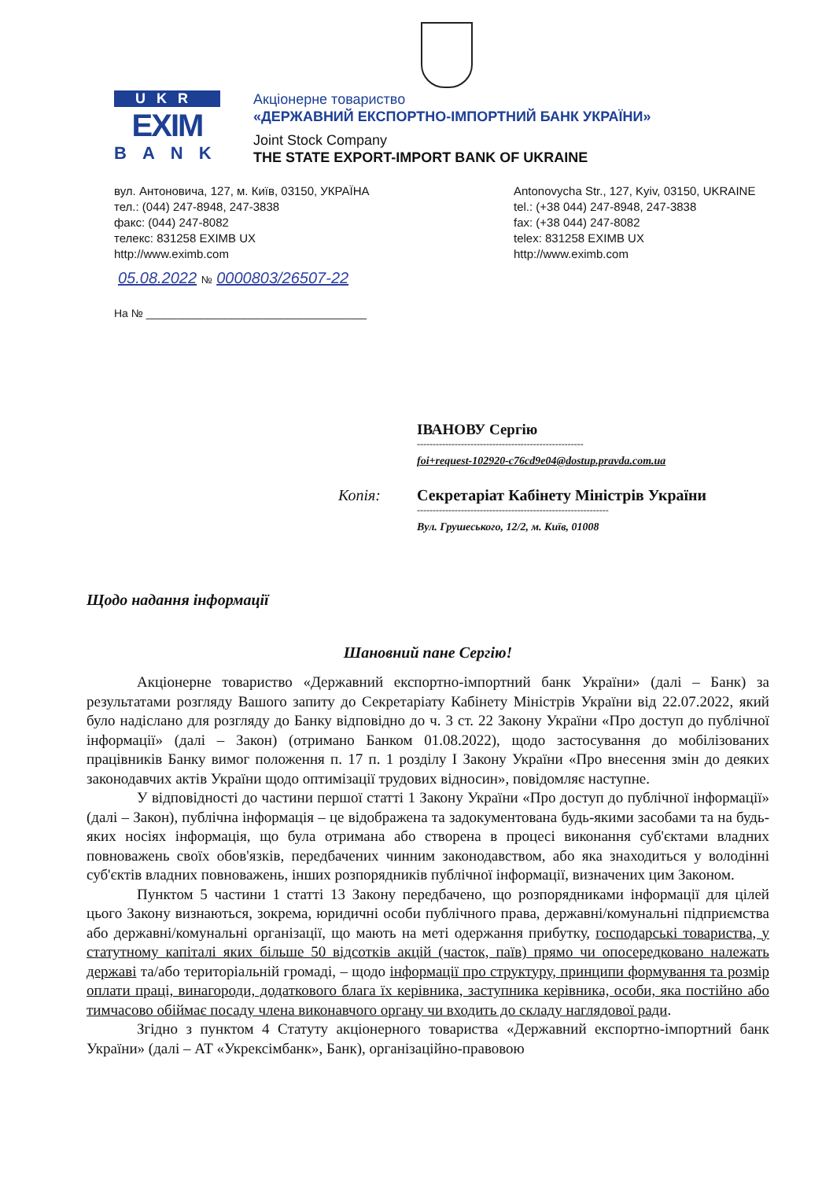UKR
EXIM
BANK
Акціонерне товариство
«ДЕРЖАВНИЙ ЕКСПОРТНО-ІМПОРТНИЙ БАНК УКРАЇНИ»
Joint Stock Company
THE STATE EXPORT-IMPORT BANK OF UKRAINE
вул. Антоновича, 127, м. Київ, 03150, УКРАЇНА
тел.: (044) 247-8948, 247-3838
факс: (044) 247-8082
телекс: 831258 EXIMB UX
http://www.eximb.com
Antonovycha Str., 127, Kyiv, 03150, UKRAINE
tel.: (+38 044) 247-8948, 247-3838
fax: (+38 044) 247-8082
telex: 831258 EXIMB UX
http://www.eximb.com
05.08.2022 № 0000803/26507-22
На № ____________________________________
ІВАНОВУ Сергію
-----------------------------------------------------
foi+request-102920-c76cd9e04@dostup.pravda.com.ua
Копія: Секретаріат Кабінету Міністрів України
-------------------------------------------------------------
Вул. Грушеського, 12/2, м. Київ, 01008
Щодо надання інформації
Шановний пане Сергію!
Акціонерне товариство «Державний експортно-імпортний банк України» (далі – Банк) за результатами розгляду Вашого запиту до Секретаріату Кабінету Міністрів України від 22.07.2022, який було надіслано для розгляду до Банку відповідно до ч. 3 ст. 22 Закону України «Про доступ до публічної інформації» (далі – Закон) (отримано Банком 01.08.2022), щодо застосування до мобілізованих працівників Банку вимог положення п. 17 п. 1 розділу I Закону України «Про внесення змін до деяких законодавчих актів України щодо оптимізації трудових відносин», повідомляє наступне.
У відповідності до частини першої статті 1 Закону України «Про доступ до публічної інформації» (далі – Закон), публічна інформація – це відображена та задокументована будь-якими засобами та на будь-яких носіях інформація, що була отримана або створена в процесі виконання суб'єктами владних повноважень своїх обов'язків, передбачених чинним законодавством, або яка знаходиться у володінні суб'єктів владних повноважень, інших розпорядників публічної інформації, визначених цим Законом.
Пунктом 5 частини 1 статті 13 Закону передбачено, що розпорядниками інформації для цілей цього Закону визнаються, зокрема, юридичні особи публічного права, державні/комунальні підприємства або державні/комунальні організації, що мають на меті одержання прибутку, господарські товариства, у статутному капіталі яких більше 50 відсотків акцій (часток, паїв) прямо чи опосередковано належать державі та/або територіальній громаді, – щодо інформації про структуру, принципи формування та розмір оплати праці, винагороди, додаткового блага їх керівника, заступника керівника, особи, яка постійно або тимчасово обіймає посаду члена виконавчого органу чи входить до складу наглядової ради.
Згідно з пунктом 4 Статуту акціонерного товариства «Державний експортно-імпортний банк України» (далі – АТ «Укрексімбанк», Банк), організаційно-правовою